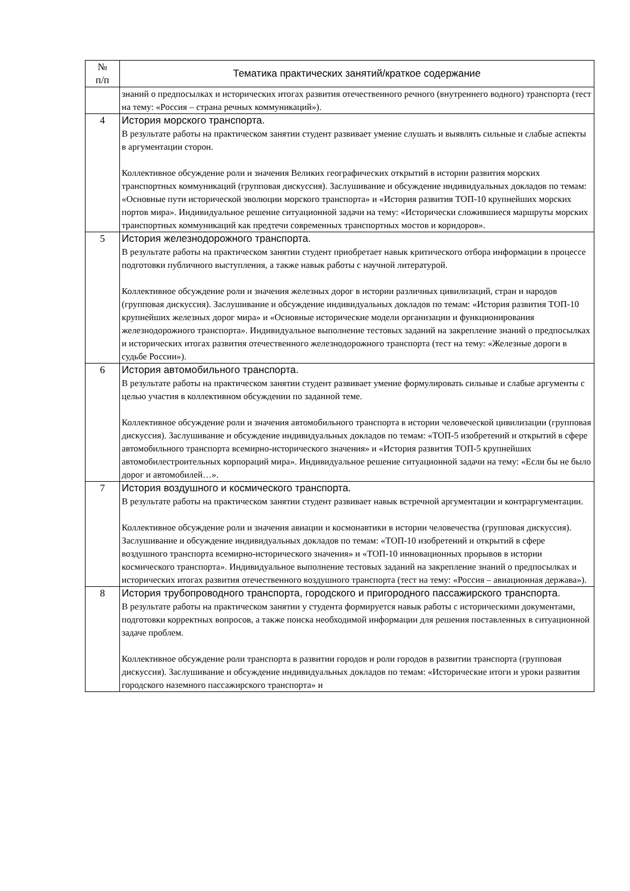| № п/п | Тематика практических занятий/краткое содержание |
| --- | --- |
| | знаний о предпосылках и исторических итогах развития отечественного речного (внутреннего водного) транспорта (тест на тему: «Россия – страна речных коммуникаций»). |
| 4 | История морского транспорта. В результате работы на практическом занятии студент развивает умение слушать и выявлять сильные и слабые аспекты в аргументации сторон. Коллективное обсуждение роли и значения Великих географических открытий в истории развития морских транспортных коммуникаций (групповая дискуссия). Заслушивание и обсуждение индивидуальных докладов по темам: «Основные пути исторической эволюции морского транспорта» и «История развития ТОП-10 крупнейших морских портов мира». Индивидуальное решение ситуационной задачи на тему: «Исторически сложившиеся маршруты морских транспортных коммуникаций как предтечи современных транспортных мостов и коридоров». |
| 5 | История железнодорожного транспорта. В результате работы на практическом занятии студент приобретает навык критического отбора информации в процессе подготовки публичного выступления, а также навык работы с научной литературой. Коллективное обсуждение роли и значения железных дорог в истории различных цивилизаций, стран и народов (групповая дискуссия). Заслушивание и обсуждение индивидуальных докладов по темам: «История развития ТОП-10 крупнейших железных дорог мира» и «Основные исторические модели организации и функционирования железнодорожного транспорта». Индивидуальное выполнение тестовых заданий на закрепление знаний о предпосылках и исторических итогах развития отечественного железнодорожного транспорта (тест на тему: «Железные дороги в судьбе России»). |
| 6 | История автомобильного транспорта. В результате работы на практическом занятии студент развивает умение формулировать сильные и слабые аргументы с целью участия в коллективном обсуждении по заданной теме. Коллективное обсуждение роли и значения автомобильного транспорта в истории человеческой цивилизации (групповая дискуссия). Заслушивание и обсуждение индивидуальных докладов по темам: «ТОП-5 изобретений и открытий в сфере автомобильного транспорта всемирно-исторического значения» и «История развития ТОП-5 крупнейших автомобилестроительных корпораций мира». Индивидуальное решение ситуационной задачи на тему: «Если бы не было дорог и автомобилей…». |
| 7 | История воздушного и космического транспорта. В результате работы на практическом занятии студент развивает навык встречной аргументации и контраргументации. Коллективное обсуждение роли и значения авиации и космонавтики в истории человечества (групповая дискуссия). Заслушивание и обсуждение индивидуальных докладов по темам: «ТОП-10 изобретений и открытий в сфере воздушного транспорта всемирно-исторического значения» и «ТОП-10 инновационных прорывов в истории космического транспорта». Индивидуальное выполнение тестовых заданий на закрепление знаний о предпосылках и исторических итогах развития отечественного воздушного транспорта (тест на тему: «Россия – авиационная держава»). |
| 8 | История трубопроводного транспорта, городского и пригородного пассажирского транспорта. В результате работы на практическом занятии у студента формируется навык работы с историческими документами, подготовки корректных вопросов, а также поиска необходимой информации для решения поставленных в ситуационной задаче проблем. Коллективное обсуждение роли транспорта в развитии городов и роли городов в развитии транспорта (групповая дискуссия). Заслушивание и обсуждение индивидуальных докладов по темам: «Исторические итоги и уроки развития городского наземного пассажирского транспорта» и |